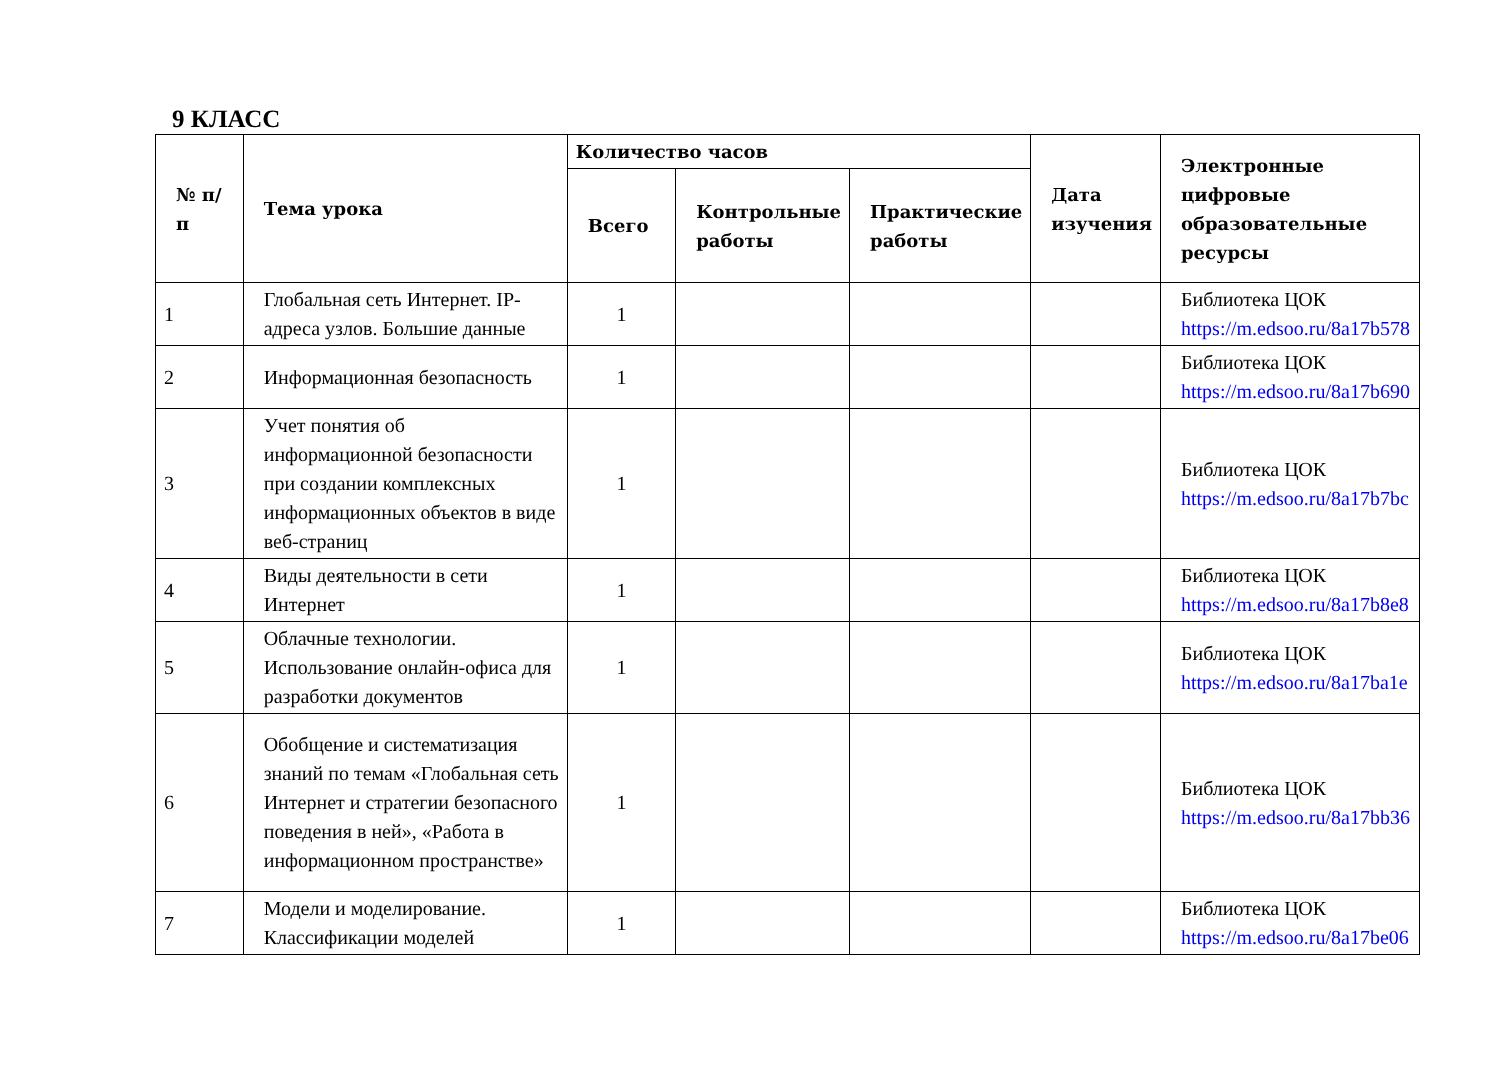9 КЛАСС
| № п/п | Тема урока | Количество часов | | | Дата изучения | Электронные цифровые образовательные ресурсы |
| --- | --- | --- | --- | --- | --- | --- |
| | | Всего | Контрольные работы | Практические работы | | |
| 1 | Глобальная сеть Интернет. IP-адреса узлов. Большие данные | 1 | | | | Библиотека ЦОК https://m.edsoo.ru/8a17b578 |
| 2 | Информационная безопасность | 1 | | | | Библиотека ЦОК https://m.edsoo.ru/8a17b690 |
| 3 | Учет понятия об информационной безопасности при создании комплексных информационных объектов в виде веб-страниц | 1 | | | | Библиотека ЦОК https://m.edsoo.ru/8a17b7bc |
| 4 | Виды деятельности в сети Интернет | 1 | | | | Библиотека ЦОК https://m.edsoo.ru/8a17b8e8 |
| 5 | Облачные технологии. Использование онлайн-офиса для разработки документов | 1 | | | | Библиотека ЦОК https://m.edsoo.ru/8a17ba1e |
| 6 | Обобщение и систематизация знаний по темам «Глобальная сеть Интернет и стратегии безопасного поведения в ней», «Работа в информационном пространстве» | 1 | | | | Библиотека ЦОК https://m.edsoo.ru/8a17bb36 |
| 7 | Модели и моделирование. Классификации моделей | 1 | | | | Библиотека ЦОК https://m.edsoo.ru/8a17be06 |